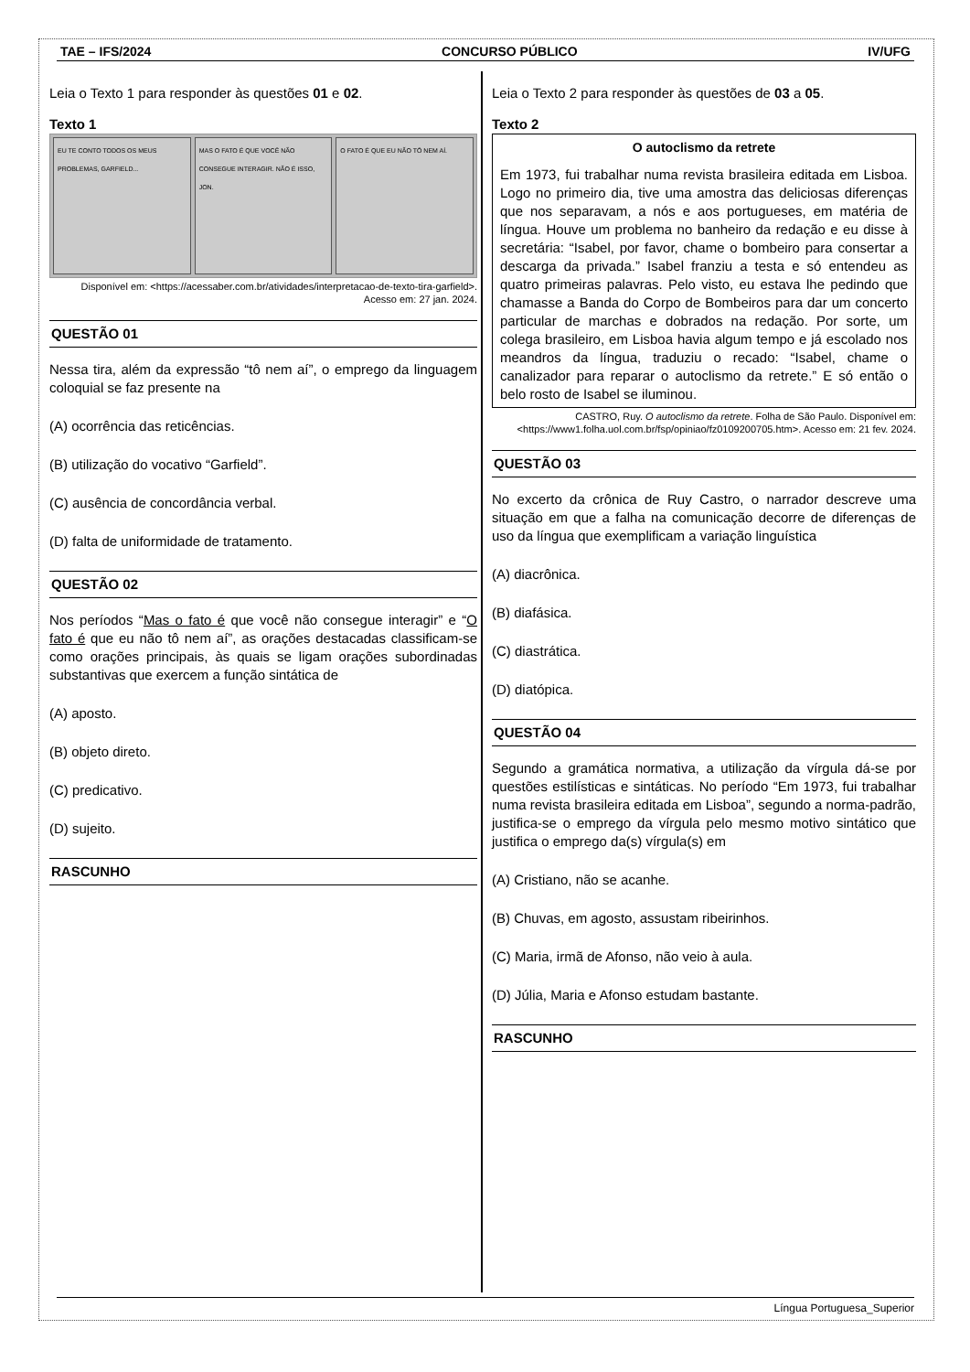TAE – IFS/2024 CONCURSO PÚBLICO IV/UFG
Leia o Texto 1 para responder às questões 01 e 02.
Texto 1
EU TE CONTO TODOS OS MEUS PROBLEMAS, GARFIELD...
MAS O FATO É QUE VOCÊ NÃO CONSEGUE INTERAGIR. NÃO É ISSO, JON.
O FATO É QUE EU NÃO TÔ NEM AÍ.
Disponível em: <https://acessaber.com.br/atividades/interpretacao-de-texto-tira-garfield>. Acesso em: 27 jan. 2024.
QUESTÃO 01
Nessa tira, além da expressão “tô nem aí”, o emprego da linguagem coloquial se faz presente na
(A) ocorrência das reticências.
(B) utilização do vocativo “Garfield”.
(C) ausência de concordância verbal.
(D) falta de uniformidade de tratamento.
QUESTÃO 02
Nos períodos “Mas o fato é que você não consegue interagir” e “O fato é que eu não tô nem aí”, as orações destacadas classificam-se como orações principais, às quais se ligam orações subordinadas substantivas que exercem a função sintática de
(A) aposto.
(B) objeto direto.
(C) predicativo.
(D) sujeito.
RASCUNHO
Leia o Texto 2 para responder às questões de 03 a 05.
Texto 2
O autoclismo da retrete
Em 1973, fui trabalhar numa revista brasileira editada em Lisboa. Logo no primeiro dia, tive uma amostra das deliciosas diferenças que nos separavam, a nós e aos portugueses, em matéria de língua. Houve um problema no banheiro da redação e eu disse à secretária: “Isabel, por favor, chame o bombeiro para consertar a descarga da privada.” Isabel franziu a testa e só entendeu as quatro primeiras palavras. Pelo visto, eu estava lhe pedindo que chamasse a Banda do Corpo de Bombeiros para dar um concerto particular de marchas e dobrados na redação. Por sorte, um colega brasileiro, em Lisboa havia algum tempo e já escolado nos meandros da língua, traduziu o recado: “Isabel, chame o canalizador para reparar o autoclismo da retrete.” E só então o belo rosto de Isabel se iluminou.
CASTRO, Ruy. O autoclismo da retrete. Folha de São Paulo. Disponível em: <https://www1.folha.uol.com.br/fsp/opiniao/fz0109200705.htm>. Acesso em: 21 fev. 2024.
QUESTÃO 03
No excerto da crônica de Ruy Castro, o narrador descreve uma situação em que a falha na comunicação decorre de diferenças de uso da língua que exemplificam a variação linguística
(A) diacrônica.
(B) diafásica.
(C) diastrática.
(D) diatópica.
QUESTÃO 04
Segundo a gramática normativa, a utilização da vírgula dá-se por questões estilísticas e sintáticas. No período “Em 1973, fui trabalhar numa revista brasileira editada em Lisboa”, segundo a norma-padrão, justifica-se o emprego da vírgula pelo mesmo motivo sintático que justifica o emprego da(s) vírgula(s) em
(A) Cristiano, não se acanhe.
(B) Chuvas, em agosto, assustam ribeirinhos.
(C) Maria, irmã de Afonso, não veio à aula.
(D) Júlia, Maria e Afonso estudam bastante.
RASCUNHO
Língua Portuguesa_Superior